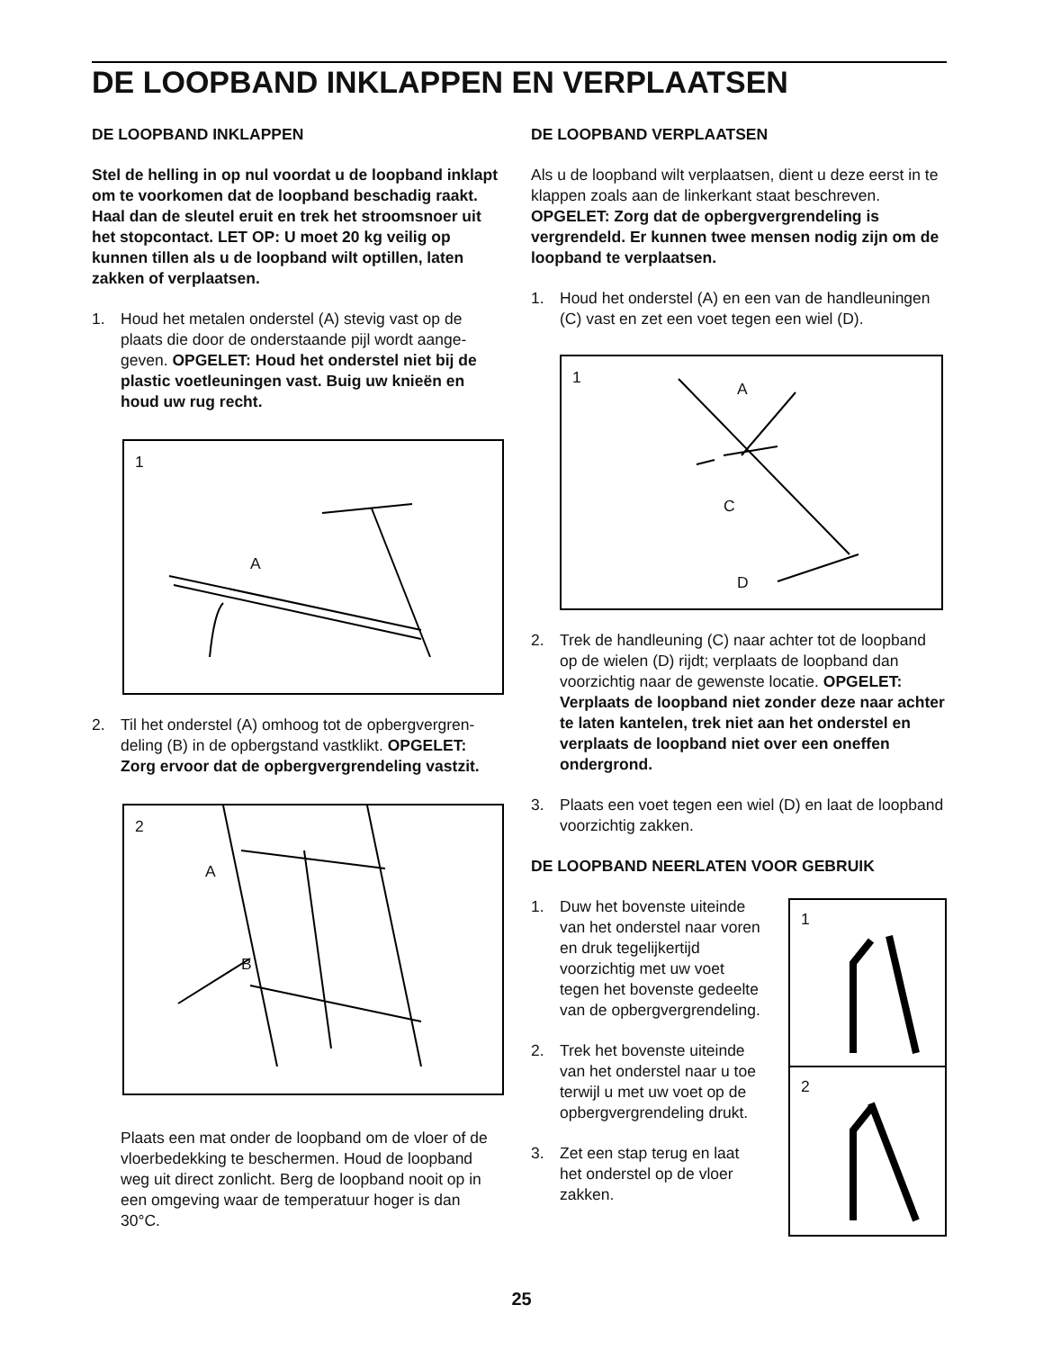DE LOOPBAND INKLAPPEN EN VERPLAATSEN
DE LOOPBAND INKLAPPEN
Stel de helling in op nul voordat u de loopband inklapt om te voorkomen dat de loopband bescha­dig raakt. Haal dan de sleutel eruit en trek het stroomsnoer uit het stopcontact. LET OP: U moet 20 kg veilig op kunnen tillen als u de loopband wilt optillen, laten zakken of verplaatsen.
1. Houd het metalen onderstel (A) stevig vast op de plaats die door de onderstaande pijl wordt aange­geven. OPGELET: Houd het onderstel niet bij de plastic voetleuningen vast. Buig uw knieën en houd uw rug recht.
1
A
2. Til het onderstel (A) omhoog tot de opbergvergren­deling (B) in de opbergstand vastklikt. OPGELET: Zorg ervoor dat de opbergvergrendeling vastzit.
2
A
B
Plaats een mat onder de loopband om de vloer of de vloerbedekking te beschermen. Houd de loopband weg uit direct zonlicht. Berg de loopband nooit op in een omgeving waar de temperatuur hoger is dan 30°C.
DE LOOPBAND VERPLAATSEN
Als u de loopband wilt verplaatsen, dient u deze eerst in te klappen zoals aan de linkerkant staat beschreven. OPGELET: Zorg dat de opbergvergrendeling is vergrendeld. Er kunnen twee mensen nodig zijn om de loopband te verplaatsen.
1. Houd het onderstel (A) en een van de handleunin­gen (C) vast en zet een voet tegen een wiel (D).
1
A
C
D
2. Trek de handleuning (C) naar achter tot de loop­band op de wielen (D) rijdt; verplaats de loopband dan voorzichtig naar de gewenste locatie. OPGELET: Verplaats de loopband niet zonder deze naar achter te laten kantelen, trek niet aan het onderstel en verplaats de loopband niet over een oneffen ondergrond.
3. Plaats een voet tegen een wiel (D) en laat de loopband voorzichtig zakken.
DE LOOPBAND NEERLATEN VOOR GEBRUIK
1. Duw het bovenste uit­einde van het onderstel naar voren en druk tegelijkertijd voorzichtig met uw voet tegen het bovenste gedeelte van de opbergvergrendeling.
2. Trek het bovenste uiteinde van het onderstel naar u toe terwijl u met uw voet op de opbergvergrende­ling drukt.
3. Zet een stap terug en laat het onderstel op de vloer zakken.
1
2
25